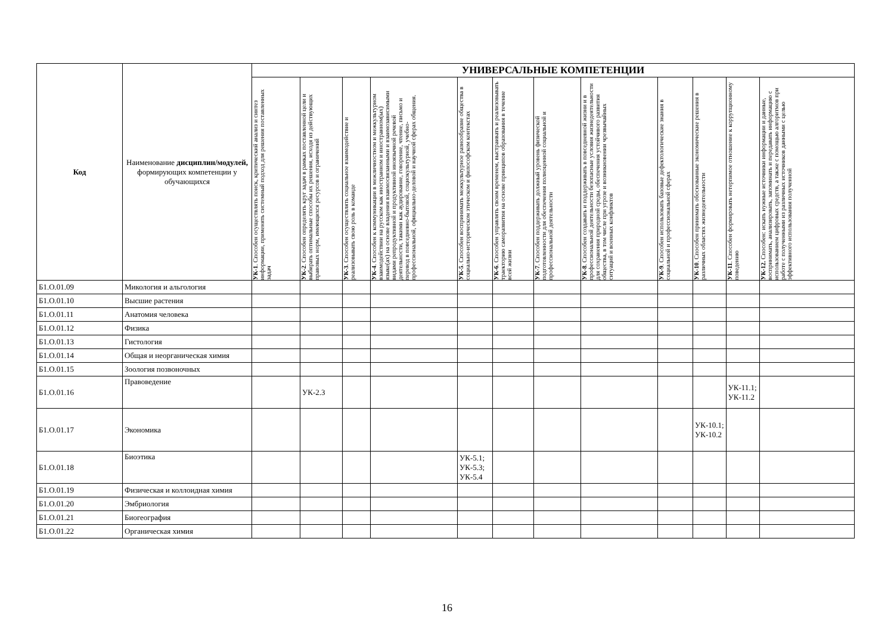| Код | Наименование дисциплин/модулей, формирующих компетенции у обучающихся | УНИВЕРСАЛЬНЫЕ КОМПЕТЕНЦИИ | | | | | | | | | | | |
| --- | --- | --- | --- | --- | --- | --- | --- | --- | --- | --- | --- | --- | --- |
| | | УК-1 . Способен осуществлять поиск, критический анализ и синтез информации, применять системный подход для решения поставленных задач | УК-2 . Способен определять круг задач в рамках поставленной цели и выбирать оптимальные способы их решения, исходя из действующих правовых норм, имеющихся ресурсов и ограничений | УК-3 . Способен осуществлять социальное взаимодействие и реализовывать свою роль в команде | УК-4 . Способен к коммуникации в межличностном и межкультурном взаимодействии на русском как иностранном и иностранном(ых) языке(ах) на основе владения взаимосвязанными и взаимозависимыми видами репродуктивной и продуктивной иноязычной речевой деятельности, такими как аудирование, говорение, чтение, письмо и перевод в повседневно-бытовой, социокультурной, учебно-профессиональной, официально-деловой и научной сферах общения. | УК-5 . Способен воспринимать межкультурное разнообразие общества в социально-историческом этическом и философском контекстах | УК-6 . Способен управлять своим временем, выстраивать и реализовывать траекторию саморазвития на основе принципов образования в течение всей жизни | УК-7 . Способен поддерживать должный уровень физической подготовленности для обеспечения полноценной социальной и профессиональной деятельности | УК-8 . Способен создавать и поддерживать в повседневной жизни и в профессиональной деятельности безопасные условия жизнедеятельности для сохранения природной среды, обеспечения устойчивого развития общества, в том числе при угрозе и возникновении чрезвычайных ситуаций и военных конфликтов | УК-9 . Способен использовать базовые дефектологические знания в социальной и профессиональной сферах | УК-10 . Способен принимать обоснованные экономические решения в различных областях жизнедеятельности | УК-11 . Способен формировать нетерпимое отношение к коррупционному поведению | УК-12. Способен: искать нужные источники информации и данные, воспринимать, анализировать, запоминать и передавать информацию с использованием цифровых средств, а также с помощью алгоритмов при работе с полученными из различных источников данными с целью эффективного использования полученной |
| Б1.О.01.09 | Микология и альгология | | | | | | | | | | | | |
| Б1.О.01.10 | Высшие растения | | | | | | | | | | | | |
| Б1.О.01.11 | Анатомия человека | | | | | | | | | | | | |
| Б1.О.01.12 | Физика | | | | | | | | | | | | |
| Б1.О.01.13 | Гистология | | | | | | | | | | | | |
| Б1.О.01.14 | Общая и неорганическая химия | | | | | | | | | | | | |
| Б1.О.01.15 | Зоология позвоночных | | | | | | | | | | | | |
| Б1.О.01.16 | Правоведение | | УК-2.3 | | | | | | | | | УК-11.1; УК-11.2 | |
| Б1.О.01.17 | Экономика | | | | | | | | | | УК-10.1; УК-10.2 | | |
| Б1.О.01.18 | Биоэтика | | | | | УК-5.1; УК-5.3; УК-5.4 | | | | | | | |
| Б1.О.01.19 | Физическая и коллоидная химия | | | | | | | | | | | | |
| Б1.О.01.20 | Эмбриология | | | | | | | | | | | | |
| Б1.О.01.21 | Биогеография | | | | | | | | | | | | |
| Б1.О.01.22 | Органическая химия | | | | | | | | | | | | |
16